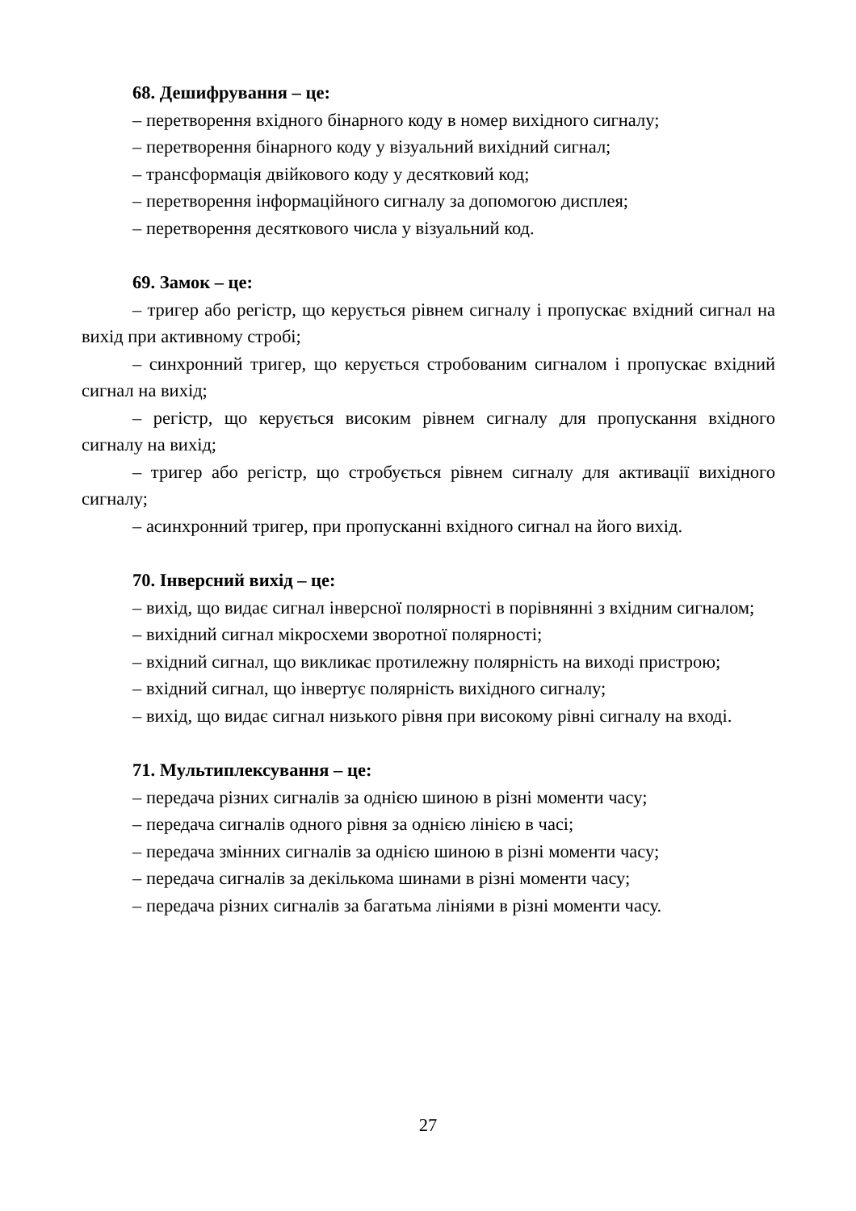68. Дешифрування – це:
– перетворення вхідного бінарного коду в номер вихідного сигналу;
– перетворення бінарного коду у візуальний вихідний сигнал;
– трансформація двійкового коду у десятковий код;
– перетворення інформаційного сигналу за допомогою дисплея;
– перетворення десяткового числа у візуальний код.
69. Замок – це:
– тригер або регістр, що керується рівнем сигналу і пропускає вхідний сигнал на вихід при активному стробі;
– синхронний тригер, що керується стробованим сигналом і пропускає вхідний сигнал на вихід;
– регістр, що керується високим рівнем сигналу для пропускання вхідного сигналу на вихід;
– тригер або регістр, що стробується рівнем сигналу для активації вихідного сигналу;
– асинхронний тригер, при пропусканні вхідного сигнал на його вихід.
70. Інверсний вихід – це:
– вихід, що видає сигнал інверсної полярності в порівнянні з вхідним сигналом;
– вихідний сигнал мікросхеми зворотної полярності;
– вхідний сигнал, що викликає протилежну полярність на виході пристрою;
– вхідний сигнал, що інвертує полярність вихідного сигналу;
– вихід, що видає сигнал низького рівня при високому рівні сигналу на вході.
71. Мультиплексування – це:
– передача різних сигналів за однією шиною в різні моменти часу;
– передача сигналів одного рівня за однією лінією в часі;
– передача змінних сигналів за однією шиною в різні моменти часу;
– передача сигналів за декількома шинами в різні моменти часу;
– передача різних сигналів за багатьма лініями в різні моменти часу.
27